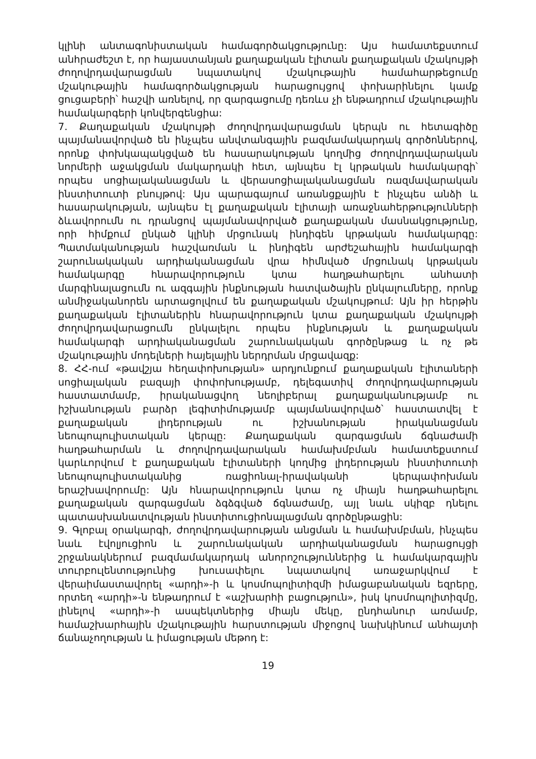կլինի անտագոնիստական համագործակցությունը: Այս համատեքստում անհրաժեշտ է, որ հայաստանյան քաղաքական էլիտան քաղաքական մշակույթի ժողովրդավարացման նպատակով մշակութային համահարթեցումը մշակութային համագործակցության հարացույցով փոխարինելու կամք ցուցաբերի՝ հաշվի առնելով, որ զարգացումը դեռևս չի ենթադրում մշակութային համակարգերի կոնվերգենցիա:
7. Քաղաքական մշակույթի ժողովրդավարացման կերպն ու հետագիծը պայմանավորված են ինչպես անվտանգային բազմամակարդակ գործոններով, որոնք փոխկապակցված են հասարակության կողմից ժողովրդավարական նորմերի աջակցման մակարդակի հետ, այնպես էլ կրթական համակարգի՝ որպես սոցիալականացման և վերասոցիալականացման ռազմավարական ինստիտուտի բնույթով: Այս պարագայում առանցքային է ինչպես անձի և հասարակության, այնպես էլ քաղաքական էլիտայի առաջնահերթությունների ձևավորումն ու դրանցով պայմանավորված քաղաքական մասնակցությունը, որի հիմքում ընկած կլինի մրցունակ ինդիգեն կրթական համակարգը: Պատմականության հաշվառման և ինդիգեն արժեշահային համակարգի շարունակական արդիականացման վրա հիմնված մրցունակ կրթական համակարգը հնարավորություն կտա հաղթահարելու անհատի մարգինալացումն ու ազգային ինքնության հատվածային ընկալումները, որոնք անմիջականորեն արտացոլվում են քաղաքական մշակույթում: Այն իր հերթին քաղաքական էլիտաներին հնարավորություն կտա քաղաքական մշակույթի ժողովրդավարացումն ընկալելու որպես ինքնության և քաղաքական համակարգի արդիականացման շարունակական գործընթաց և ոչ թե մշակութային մոդելների հայելային ներդրման մրցավազք:
8. ՀՀ-ում «թավշյա հեղափոխության» արդյունքում քաղաքական էլիտաների սոցիալական բազայի փոփոխությամբ, դելեգատիվ ժողովրդավարության հաստատմամբ, իրականացվող նեոլիբերալ քաղաքականությամբ ու իշխանության բարձր լեգիտիմությամբ պայմանավորված՝ հաստատվել է քաղաքական լիդերության ու իշխանության իրականացման նեոպոպուլիստական կերպը: Քաղաքական զարգացման ճգնաժամի հաղթահարման և ժողովրդավարական համախմբման համատեքստում կարևորվում է քաղաքական էլիտաների կողմից լիդերության ինստիտուտի նեոպոպուլիստականից ռացիոնալ-իրավականի կերպափոխման երաշխավորումը: Այն հնարավորություն կտա ոչ միայն հաղթահարելու քաղաքական զարգացման ձգձգված ճգնաժամը, այլ նաև սկիզբ դնելու պատասխանատվության ինստիտուցիոնալացման գործընթացին:
9. Գլոբալ օրակարգի, ժողովրդավարության անցման և համախմբման, ինչպես նաև էվոլյուցիոն և շարունակական արդիականացման հարացույցի շրջանակներում բազմամակարդակ անորոշություններից և համակարգային տուրբուլենտությունից խուսափելու նպատակով առաջարկվում է վերաիմաստավորել «արդի»-ի և կոսմոպոլիտիզմի իմացաբանական եզրերը, որտեղ «արդի»-ն ենթադրում է «աշխարհի բացություն», իսկ կոսմոպոլիտիզմը, լինելով «արդի»-ի ասպեկտներից միայն մեկը, ընդհանուր առմամբ, համաշխարհային մշակութային հարստության միջոցով նախկինում անհայտի ճանաչողության և իմացության մեթոդ է:
19